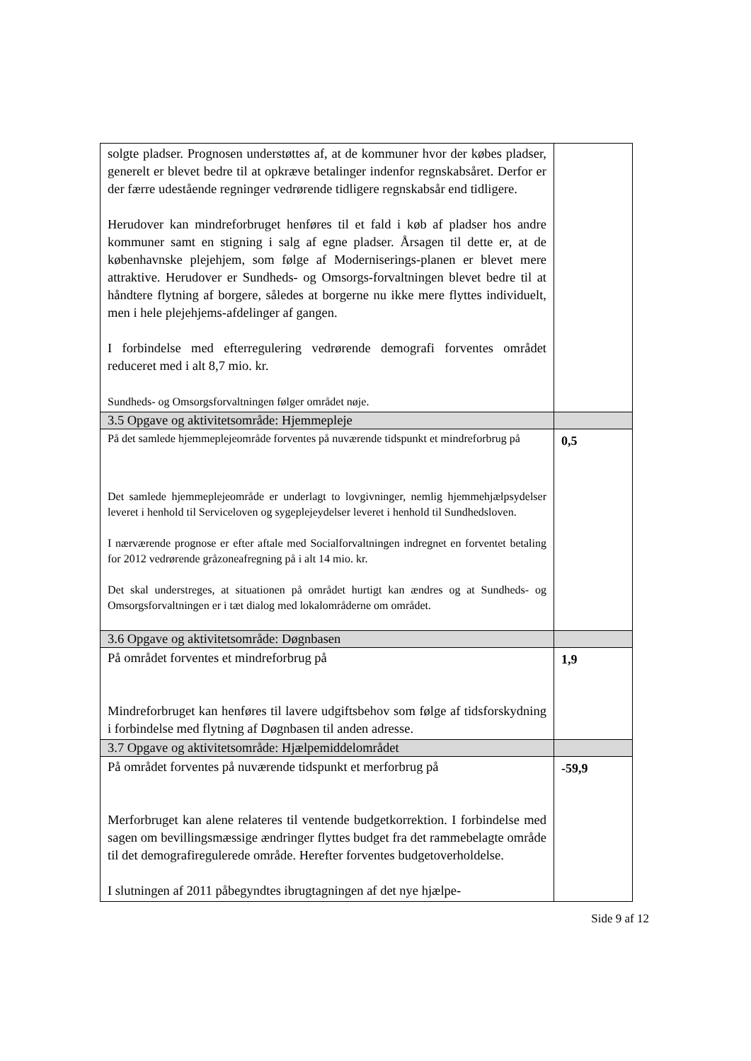| solgte pladser. Prognosen understøttes af, at de kommuner hvor der købes pladser, generelt er blevet bedre til at opkræve betalinger indenfor regnskabsåret. Derfor er der færre udestående regninger vedrørende tidligere regnskabsår end tidligere. Herudover kan mindreforbruget henføres til et fald i køb af pladser hos andre kommuner samt en stigning i salg af egne pladser. Årsagen til dette er, at de københavnske plejehjem, som følge af Moderniserings-planen er blevet mere attraktive. Herudover er Sundheds- og Omsorgs-forvaltningen blevet bedre til at håndtere flytning af borgere, således at borgerne nu ikke mere flyttes individuelt, men i hele plejehjems-afdelinger af gangen. I forbindelse med efterregulering vedrørende demografi forventes området reduceret med i alt 8,7 mio. kr. Sundheds- og Omsorgsforvaltningen følger området nøje. | |
| 3.5 Opgave og aktivitetsområde: Hjemmepleje | |
| På det samlede hjemmeplejeområde forventes på nuværende tidspunkt et mindreforbrug på Det samlede hjemmeplejeområde er underlagt to lovgivninger, nemlig hjemmehjælpsydelser leveret i henhold til Serviceloven og sygeplejeydelser leveret i henhold til Sundhedsloven. I nærværende prognose er efter aftale med Socialforvaltningen indregnet en forventet betaling for 2012 vedrørende gråzoneafregning på i alt 14 mio. kr. Det skal understreges, at situationen på området hurtigt kan ændres og at Sundheds- og Omsorgsforvaltningen er i tæt dialog med lokalområderne om området. | 0,5 |
| 3.6 Opgave og aktivitetsområde: Døgnbasen | |
| På området forventes et mindreforbrug på Mindreforbruget kan henføres til lavere udgiftsbehov som følge af tidsforskydning i forbindelse med flytning af Døgnbasen til anden adresse. | 1,9 |
| 3.7 Opgave og aktivitetsområde: Hjælpemiddelområdet | |
| På området forventes på nuværende tidspunkt et merforbrug på Merforbruget kan alene relateres til ventende budgetkorrektion. I forbindelse med sagen om bevillingsmæssige ændringer flyttes budget fra det rammebelagte område til det demografiregulerede område. Herefter forventes budgetoverholdelse. I slutningen af 2011 påbegyndtes ibrugtagningen af det nye hjælpe- | -59,9 |
Side 9 af 12